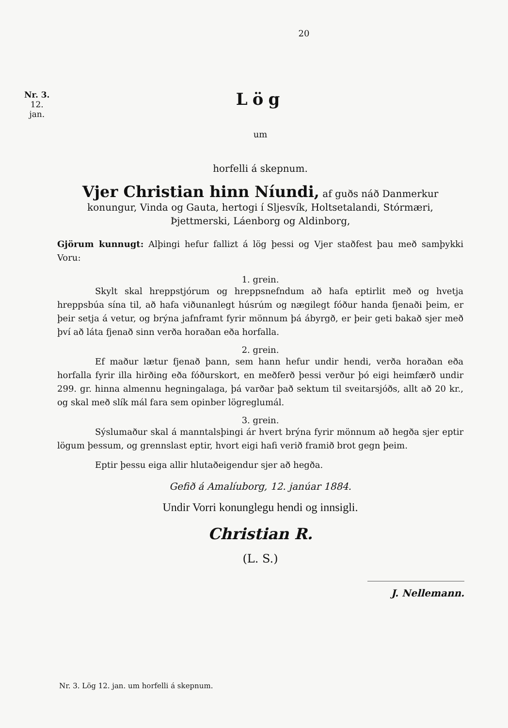Nr. 3.
12.
jan.
20
Lög
um
horfelli á skepnum.
Vjer Christian hinn Níundi, af guðs náð Danmerkur konungur, Vinda og Gauta, hertogi í Sljesvík, Holtsetalandi, Stórmæri, Þjettmerski, Láenborg og Aldinborg,
Gjörum kunnugt: Alþingi hefur fallizt á lög þessi og Vjer staðfest þau með samþykki Voru:
1. grein.
Skylt skal hreppstjórum og hreppsnefndum að hafa eptirlit með og hvetja hreppsbúa sína til, að hafa viðunanlegt húsrúm og nægilegt fóður handa fjenaði þeim, er þeir setja á vetur, og brýna jafnframt fyrir mönnum þá ábyrgð, er þeir geti bakað sjer með því að láta fjenað sinn verða horaðan eða horfalla.
2. grein.
Ef maður lætur fjenað þann, sem hann hefur undir hendi, verða horaðan eða horfalla fyrir illa hirðing eða fóðurskort, en meðferð þessi verður þó eigi heimfærð undir 299. gr. hinna almennu hegningalaga, þá varðar það sektum til sveitarsjóðs, allt að 20 kr., og skal með slík mál fara sem opinber lögreglumál.
3. grein.
Sýslumaður skal á manntalsþingi ár hvert brýna fyrir mönnum að hegða sjer eptir lögum þessum, og grennslast eptir, hvort eigi hafi verið framið brot gegn þeim.
Eptir þessu eiga allir hlutaðeigendur sjer að hegða.
Gefið á Amalíuborg, 12. janúar 1884.
Undir Vorri konunglegu hendi og innsigli.
Christian R.
(L. S.)
J. Nellemann.
Nr. 3. Lög 12. jan. um horfelli á skepnum.